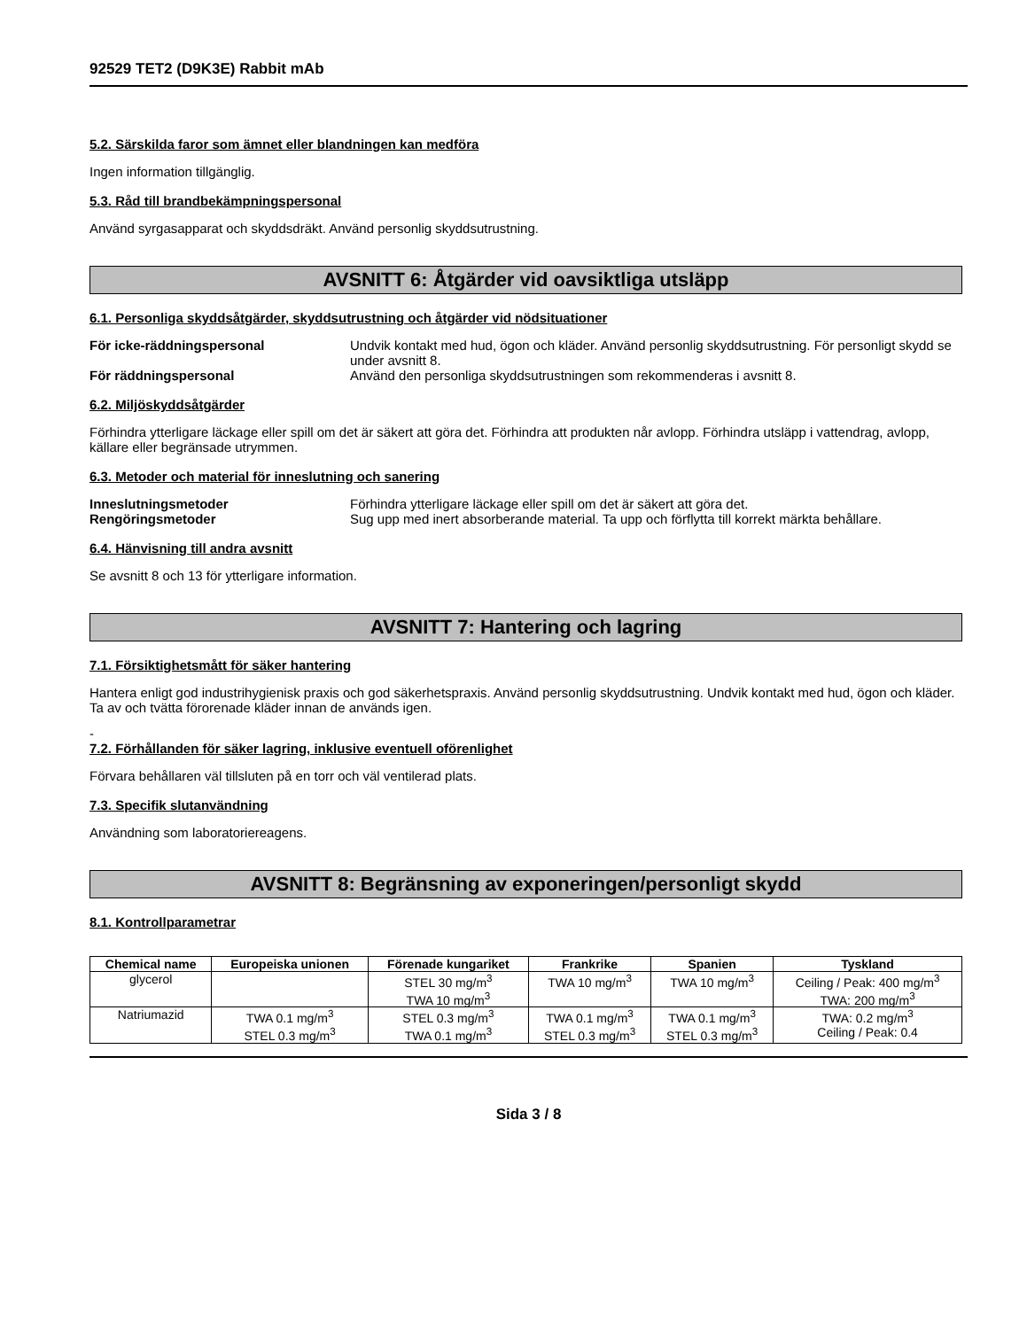92529 TET2 (D9K3E) Rabbit mAb
5.2. Särskilda faror som ämnet eller blandningen kan medföra
Ingen information tillgänglig.
5.3. Råd till brandbekämpningspersonal
Använd syrgasapparat och skyddsdräkt. Använd personlig skyddsutrustning.
AVSNITT 6: Åtgärder vid oavsiktliga utsläpp
6.1. Personliga skyddsåtgärder, skyddsutrustning och åtgärder vid nödsituationer
För icke-räddningspersonal Undvik kontakt med hud, ögon och kläder. Använd personlig skyddsutrustning. För personligt skydd se under avsnitt 8. För räddningspersonal Använd den personliga skyddsutrustningen som rekommenderas i avsnitt 8.
6.2. Miljöskyddsåtgärder
Förhindra ytterligare läckage eller spill om det är säkert att göra det. Förhindra att produkten når avlopp. Förhindra utsläpp i vattendrag, avlopp, källare eller begränsade utrymmen.
6.3. Metoder och material för inneslutning och sanering
Inneslutningsmetoder Förhindra ytterligare läckage eller spill om det är säkert att göra det. Rengöringsmetoder Sug upp med inert absorberande material. Ta upp och förflytta till korrekt märkta behållare.
6.4. Hänvisning till andra avsnitt
Se avsnitt 8 och 13 för ytterligare information.
AVSNITT 7: Hantering och lagring
7.1. Försiktighetsmått för säker hantering
Hantera enligt god industrihygienisk praxis och god säkerhetspraxis. Använd personlig skyddsutrustning. Undvik kontakt med hud, ögon och kläder. Ta av och tvätta förorenade kläder innan de används igen.
-
7.2. Förhållanden för säker lagring, inklusive eventuell oförenlighet
Förvara behållaren väl tillsluten på en torr och väl ventilerad plats.
7.3. Specifik slutanvändning
Användning som laboratoriereagens.
AVSNITT 8: Begränsning av exponeringen/personligt skydd
8.1. Kontrollparametrar
| Chemical name | Europeiska unionen | Förenade kungariket | Frankrike | Spanien | Tyskland |
| --- | --- | --- | --- | --- | --- |
| glycerol | | STEL 30 mg/m<sup>3</sup> TWA 10 mg/m<sup>3</sup> | TWA 10 mg/m<sup>3</sup> | TWA 10 mg/m<sup>3</sup> | Ceiling / Peak: 400 mg/m<sup>3</sup> TWA: 200 mg/m<sup>3</sup> |
| Natriumazid | TWA 0.1 mg/m<sup>3</sup> STEL 0.3 mg/m<sup>3</sup> | STEL 0.3 mg/m<sup>3</sup> TWA 0.1 mg/m<sup>3</sup> | TWA 0.1 mg/m<sup>3</sup> STEL 0.3 mg/m<sup>3</sup> | TWA 0.1 mg/m<sup>3</sup> STEL 0.3 mg/m<sup>3</sup> | TWA: 0.2 mg/m<sup>3</sup> Ceiling / Peak: 0.4 |
Sida 3 / 8